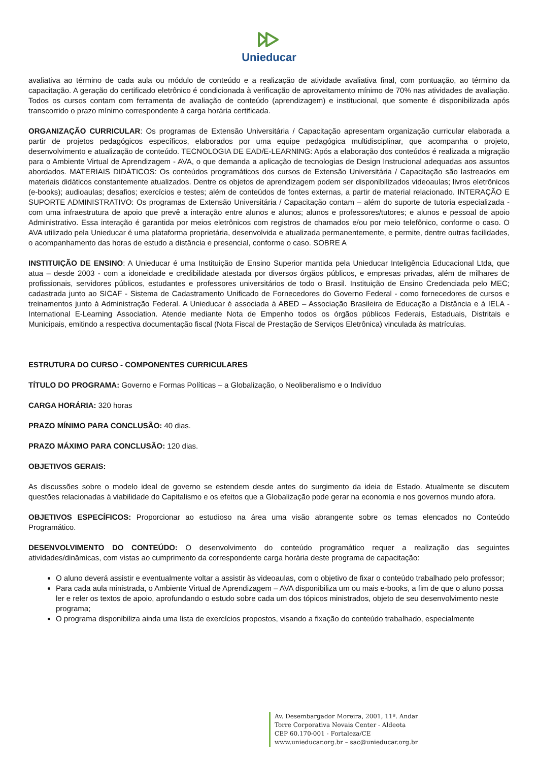Unieducar
avaliativa ao término de cada aula ou módulo de conteúdo e a realização de atividade avaliativa final, com pontuação, ao término da capacitação. A geração do certificado eletrônico é condicionada à verificação de aproveitamento mínimo de 70% nas atividades de avaliação. Todos os cursos contam com ferramenta de avaliação de conteúdo (aprendizagem) e institucional, que somente é disponibilizada após transcorrido o prazo mínimo correspondente à carga horária certificada.
ORGANIZAÇÃO CURRICULAR: Os programas de Extensão Universitária / Capacitação apresentam organização curricular elaborada a partir de projetos pedagógicos específicos, elaborados por uma equipe pedagógica multidisciplinar, que acompanha o projeto, desenvolvimento e atualização de conteúdo. TECNOLOGIA DE EAD/E-LEARNING: Após a elaboração dos conteúdos é realizada a migração para o Ambiente Virtual de Aprendizagem - AVA, o que demanda a aplicação de tecnologias de Design Instrucional adequadas aos assuntos abordados. MATERIAIS DIDÁTICOS: Os conteúdos programáticos dos cursos de Extensão Universitária / Capacitação são lastreados em materiais didáticos constantemente atualizados. Dentre os objetos de aprendizagem podem ser disponibilizados videoaulas; livros eletrônicos (e-books); audioaulas; desafios; exercícios e testes; além de conteúdos de fontes externas, a partir de material relacionado. INTERAÇÃO E SUPORTE ADMINISTRATIVO: Os programas de Extensão Universitária / Capacitação contam – além do suporte de tutoria especializada - com uma infraestrutura de apoio que prevê a interação entre alunos e alunos; alunos e professores/tutores; e alunos e pessoal de apoio Administrativo. Essa interação é garantida por meios eletrônicos com registros de chamados e/ou por meio telefônico, conforme o caso. O AVA utilizado pela Unieducar é uma plataforma proprietária, desenvolvida e atualizada permanentemente, e permite, dentre outras facilidades, o acompanhamento das horas de estudo a distância e presencial, conforme o caso. SOBRE A
INSTITUIÇÃO DE ENSINO: A Unieducar é uma Instituição de Ensino Superior mantida pela Unieducar Inteligência Educacional Ltda, que atua – desde 2003 - com a idoneidade e credibilidade atestada por diversos órgãos públicos, e empresas privadas, além de milhares de profissionais, servidores públicos, estudantes e professores universitários de todo o Brasil. Instituição de Ensino Credenciada pelo MEC; cadastrada junto ao SICAF - Sistema de Cadastramento Unificado de Fornecedores do Governo Federal - como fornecedores de cursos e treinamentos junto à Administração Federal. A Unieducar é associada à ABED – Associação Brasileira de Educação a Distância e à IELA - International E-Learning Association. Atende mediante Nota de Empenho todos os órgãos públicos Federais, Estaduais, Distritais e Municipais, emitindo a respectiva documentação fiscal (Nota Fiscal de Prestação de Serviços Eletrônica) vinculada às matrículas.
ESTRUTURA DO CURSO - COMPONENTES CURRICULARES
TÍTULO DO PROGRAMA: Governo e Formas Políticas – a Globalização, o Neoliberalismo e o Indivíduo
CARGA HORÁRIA: 320 horas
PRAZO MÍNIMO PARA CONCLUSÃO: 40 dias.
PRAZO MÁXIMO PARA CONCLUSÃO: 120 dias.
OBJETIVOS GERAIS:
As discussões sobre o modelo ideal de governo se estendem desde antes do surgimento da ideia de Estado. Atualmente se discutem questões relacionadas à viabilidade do Capitalismo e os efeitos que a Globalização pode gerar na economia e nos governos mundo afora.
OBJETIVOS ESPECÍFICOS: Proporcionar ao estudioso na área uma visão abrangente sobre os temas elencados no Conteúdo Programático.
DESENVOLVIMENTO DO CONTEÚDO: O desenvolvimento do conteúdo programático requer a realização das seguintes atividades/dinâmicas, com vistas ao cumprimento da correspondente carga horária deste programa de capacitação:
O aluno deverá assistir e eventualmente voltar a assistir às videoaulas, com o objetivo de fixar o conteúdo trabalhado pelo professor;
Para cada aula ministrada, o Ambiente Virtual de Aprendizagem – AVA disponibiliza um ou mais e-books, a fim de que o aluno possa ler e reler os textos de apoio, aprofundando o estudo sobre cada um dos tópicos ministrados, objeto de seu desenvolvimento neste programa;
O programa disponibiliza ainda uma lista de exercícios propostos, visando a fixação do conteúdo trabalhado, especialmente
Av. Desembargador Moreira, 2001, 11º. Andar
Torre Corporativa Novais Center - Aldeota
CEP 60.170-001 - Fortaleza/CE
www.unieducar.org.br – sac@unieducar.org.br